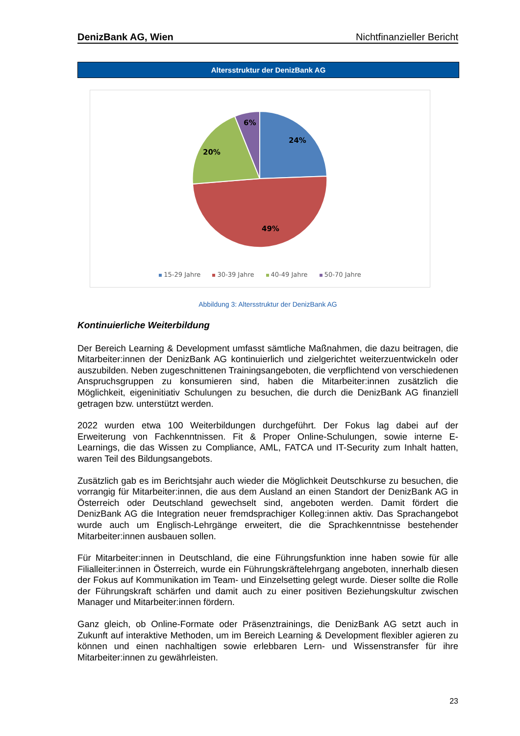DenizBank AG, Wien Nichtfinanzieller Bericht
Altersstruktur der DenizBank AG
24%
49%
20%
6%
15-29 Jahre 30-39 Jahre 40-49 Jahre 50-70 Jahre
Abbildung 3: Altersstruktur der DenizBank AG
Kontinuierliche Weiterbildung
Der Bereich Learning & Development umfasst sämtliche Maßnahmen, die dazu beitragen, die Mitarbeiter:innen der DenizBank AG kontinuierlich und zielgerichtet weiterzuentwickeln oder auszubilden. Neben zugeschnittenen Trainingsangeboten, die verpflichtend von verschiedenen Anspruchsgruppen zu konsumieren sind, haben die Mitarbeiter:innen zusätzlich die Möglichkeit, eigeninitiativ Schulungen zu besuchen, die durch die DenizBank AG finanziell getragen bzw. unterstützt werden.
2022 wurden etwa 100 Weiterbildungen durchgeführt. Der Fokus lag dabei auf der Erweiterung von Fachkenntnissen. Fit & Proper Online-Schulungen, sowie interne E-Learnings, die das Wissen zu Compliance, AML, FATCA und IT-Security zum Inhalt hatten, waren Teil des Bildungsangebots.
Zusätzlich gab es im Berichtsjahr auch wieder die Möglichkeit Deutschkurse zu besuchen, die vorrangig für Mitarbeiter:innen, die aus dem Ausland an einen Standort der DenizBank AG in Österreich oder Deutschland gewechselt sind, angeboten werden. Damit fördert die DenizBank AG die Integration neuer fremdsprachiger Kolleg:innen aktiv. Das Sprachangebot wurde auch um Englisch-Lehrgänge erweitert, die die Sprachkenntnisse bestehender Mitarbeiter:innen ausbauen sollen.
Für Mitarbeiter:innen in Deutschland, die eine Führungsfunktion inne haben sowie für alle Filialleiter:innen in Österreich, wurde ein Führungskräftelehrgang angeboten, innerhalb diesen der Fokus auf Kommunikation im Team- und Einzelsetting gelegt wurde. Dieser sollte die Rolle der Führungskraft schärfen und damit auch zu einer positiven Beziehungskultur zwischen Manager und Mitarbeiter:innen fördern.
Ganz gleich, ob Online-Formate oder Präsenztrainings, die DenizBank AG setzt auch in Zukunft auf interaktive Methoden, um im Bereich Learning & Development flexibler agieren zu können und einen nachhaltigen sowie erlebbaren Lern- und Wissenstransfer für ihre Mitarbeiter:innen zu gewährleisten.
23